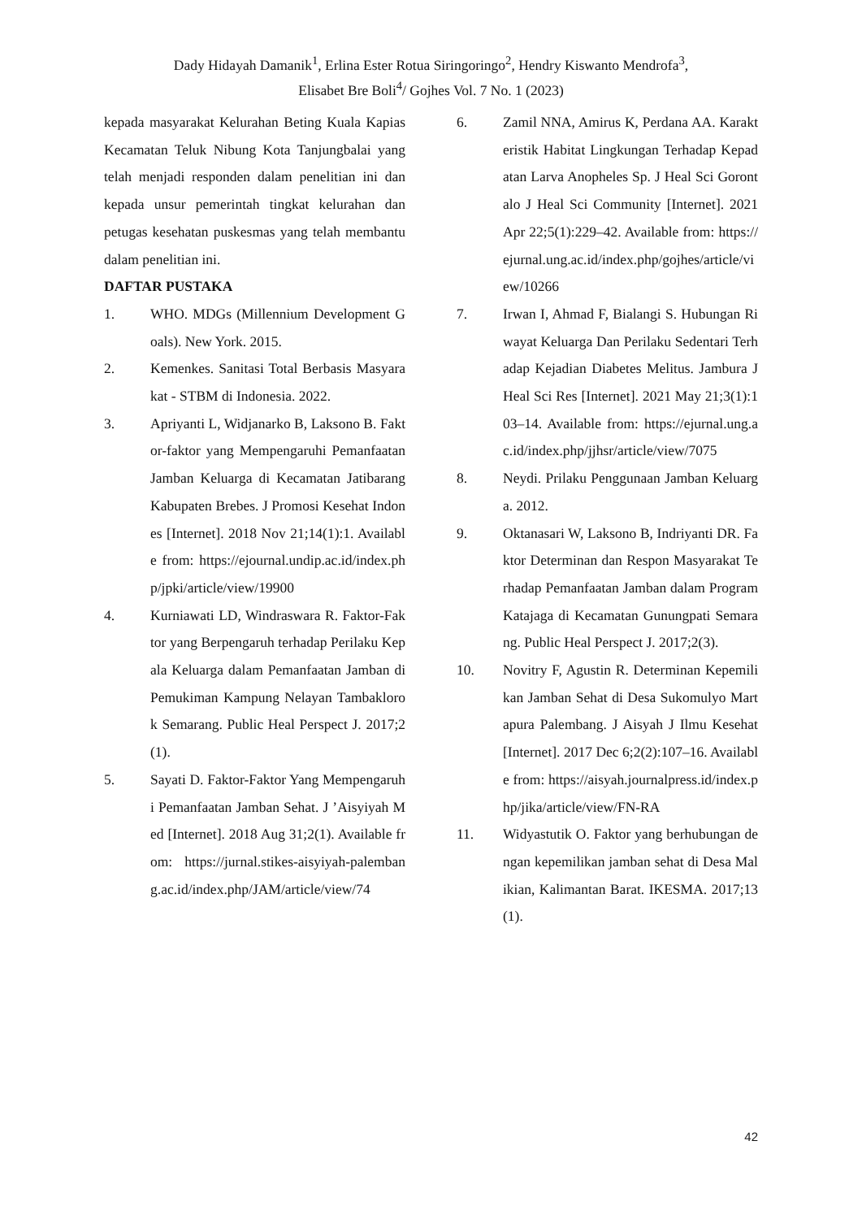Dady Hidayah Damanik<sup>1</sup>, Erlina Ester Rotua Siringoringo<sup>2</sup>, Hendry Kiswanto Mendrofa<sup>3</sup>,
Elisabet Bre Boli<sup>4</sup>/ Gojhes Vol. 7 No. 1 (2023)
kepada masyarakat Kelurahan Beting Kuala Kapias Kecamatan Teluk Nibung Kota Tanjungbalai yang telah menjadi responden dalam penelitian ini dan kepada unsur pemerintah tingkat kelurahan dan petugas kesehatan puskesmas yang telah membantu dalam penelitian ini.
DAFTAR PUSTAKA
1. WHO. MDGs (Millennium Development Goals). New York. 2015.
2. Kemenkes. Sanitasi Total Berbasis Masyarakat - STBM di Indonesia. 2022.
3. Apriyanti L, Widjanarko B, Laksono B. Faktor-faktor yang Mempengaruhi Pemanfaatan Jamban Keluarga di Kecamatan Jatibarang Kabupaten Brebes. J Promosi Kesehat Indones [Internet]. 2018 Nov 21;14(1):1. Available from: https://ejournal.undip.ac.id/index.php/jpki/article/view/19900
4. Kurniawati LD, Windraswara R. Faktor-Faktor yang Berpengaruh terhadap Perilaku Kepala Keluarga dalam Pemanfaatan Jamban di Pemukiman Kampung Nelayan Tambaklorok Semarang. Public Heal Perspect J. 2017;2(1).
5. Sayati D. Faktor-Faktor Yang Mempengaruhi Pemanfaatan Jamban Sehat. J ’Aisyiyah Med [Internet]. 2018 Aug 31;2(1). Available from: https://jurnal.stikes-aisyiyah-palembang.ac.id/index.php/JAM/article/view/74
6. Zamil NNA, Amirus K, Perdana AA. Karakteristik Habitat Lingkungan Terhadap Kepadatan Larva Anopheles Sp. J Heal Sci Gorontalo J Heal Sci Community [Internet]. 2021 Apr 22;5(1):229–42. Available from: https://ejurnal.ung.ac.id/index.php/gojhes/article/view/10266
7. Irwan I, Ahmad F, Bialangi S. Hubungan Riwayat Keluarga Dan Perilaku Sedentari Terhadap Kejadian Diabetes Melitus. Jambura J Heal Sci Res [Internet]. 2021 May 21;3(1):103–14. Available from: https://ejurnal.ung.ac.id/index.php/jjhsr/article/view/7075
8. Neydi. Prilaku Penggunaan Jamban Keluarga. 2012.
9. Oktanasari W, Laksono B, Indriyanti DR. Faktor Determinan dan Respon Masyarakat Terhadap Pemanfaatan Jamban dalam Program Katajaga di Kecamatan Gunungpati Semarang. Public Heal Perspect J. 2017;2(3).
10. Novitry F, Agustin R. Determinan Kepemilikan Jamban Sehat di Desa Sukomulyo Martapura Palembang. J Aisyah J Ilmu Kesehat [Internet]. 2017 Dec 6;2(2):107–16. Available from: https://aisyah.journalpress.id/index.php/jika/article/view/FN-RA
11. Widyastutik O. Faktor yang berhubungan dengan kepemilikan jamban sehat di Desa Malikian, Kalimantan Barat. IKESMA. 2017;13(1).
42